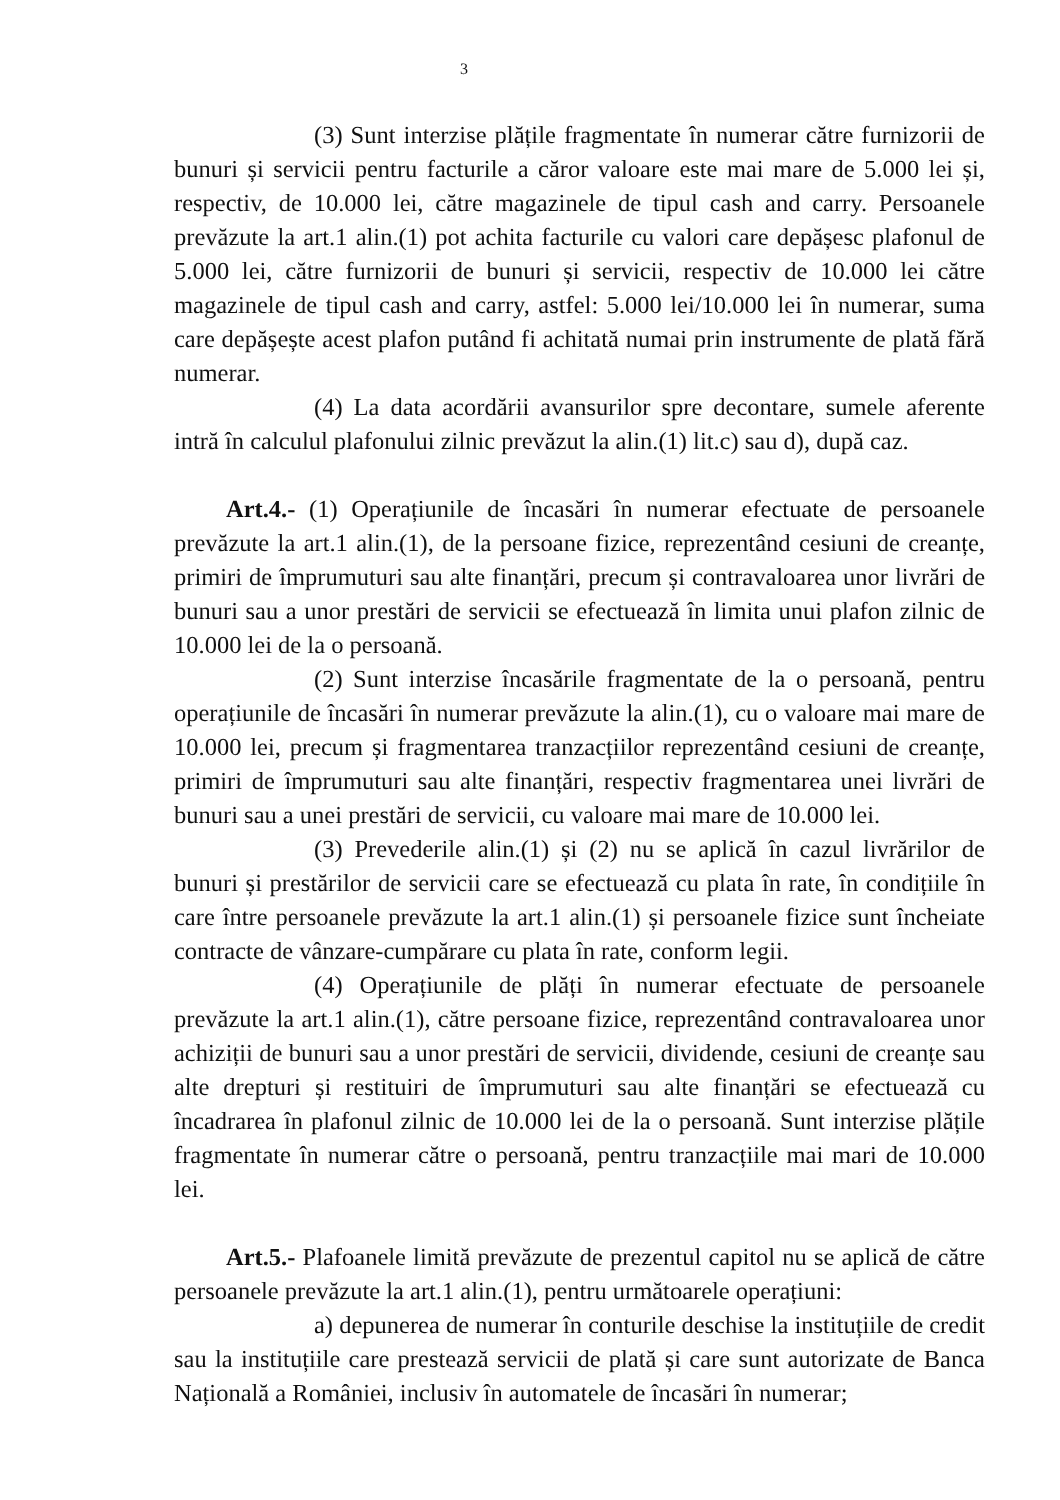3
(3) Sunt interzise plățile fragmentate în numerar către furnizorii de bunuri și servicii pentru facturile a căror valoare este mai mare de 5.000 lei și, respectiv, de 10.000 lei, către magazinele de tipul cash and carry. Persoanele prevăzute la art.1 alin.(1) pot achita facturile cu valori care depășesc plafonul de 5.000 lei, către furnizorii de bunuri și servicii, respectiv de 10.000 lei către magazinele de tipul cash and carry, astfel: 5.000 lei/10.000 lei în numerar, suma care depășește acest plafon putând fi achitată numai prin instrumente de plată fără numerar.
(4) La data acordării avansurilor spre decontare, sumele aferente intră în calculul plafonului zilnic prevăzut la alin.(1) lit.c) sau d), după caz.
Art.4.- (1) Operațiunile de încasări în numerar efectuate de persoanele prevăzute la art.1 alin.(1), de la persoane fizice, reprezentând cesiuni de creanțe, primiri de împrumuturi sau alte finanțări, precum și contravaloarea unor livrări de bunuri sau a unor prestări de servicii se efectuează în limita unui plafon zilnic de 10.000 lei de la o persoană.
(2) Sunt interzise încasările fragmentate de la o persoană, pentru operațiunile de încasări în numerar prevăzute la alin.(1), cu o valoare mai mare de 10.000 lei, precum și fragmentarea tranzacțiilor reprezentând cesiuni de creanțe, primiri de împrumuturi sau alte finanțări, respectiv fragmentarea unei livrări de bunuri sau a unei prestări de servicii, cu valoare mai mare de 10.000 lei.
(3) Prevederile alin.(1) și (2) nu se aplică în cazul livrărilor de bunuri și prestărilor de servicii care se efectuează cu plata în rate, în condițiile în care între persoanele prevăzute la art.1 alin.(1) și persoanele fizice sunt încheiate contracte de vânzare-cumpărare cu plata în rate, conform legii.
(4) Operațiunile de plăți în numerar efectuate de persoanele prevăzute la art.1 alin.(1), către persoane fizice, reprezentând contravaloarea unor achiziții de bunuri sau a unor prestări de servicii, dividende, cesiuni de creanțe sau alte drepturi și restituiri de împrumuturi sau alte finanțări se efectuează cu încadrarea în plafonul zilnic de 10.000 lei de la o persoană. Sunt interzise plățile fragmentate în numerar către o persoană, pentru tranzacțiile mai mari de 10.000 lei.
Art.5.- Plafoanele limită prevăzute de prezentul capitol nu se aplică de către persoanele prevăzute la art.1 alin.(1), pentru următoarele operațiuni:
a) depunerea de numerar în conturile deschise la instituțiile de credit sau la instituțiile care prestează servicii de plată și care sunt autorizate de Banca Națională a României, inclusiv în automatele de încasări în numerar;